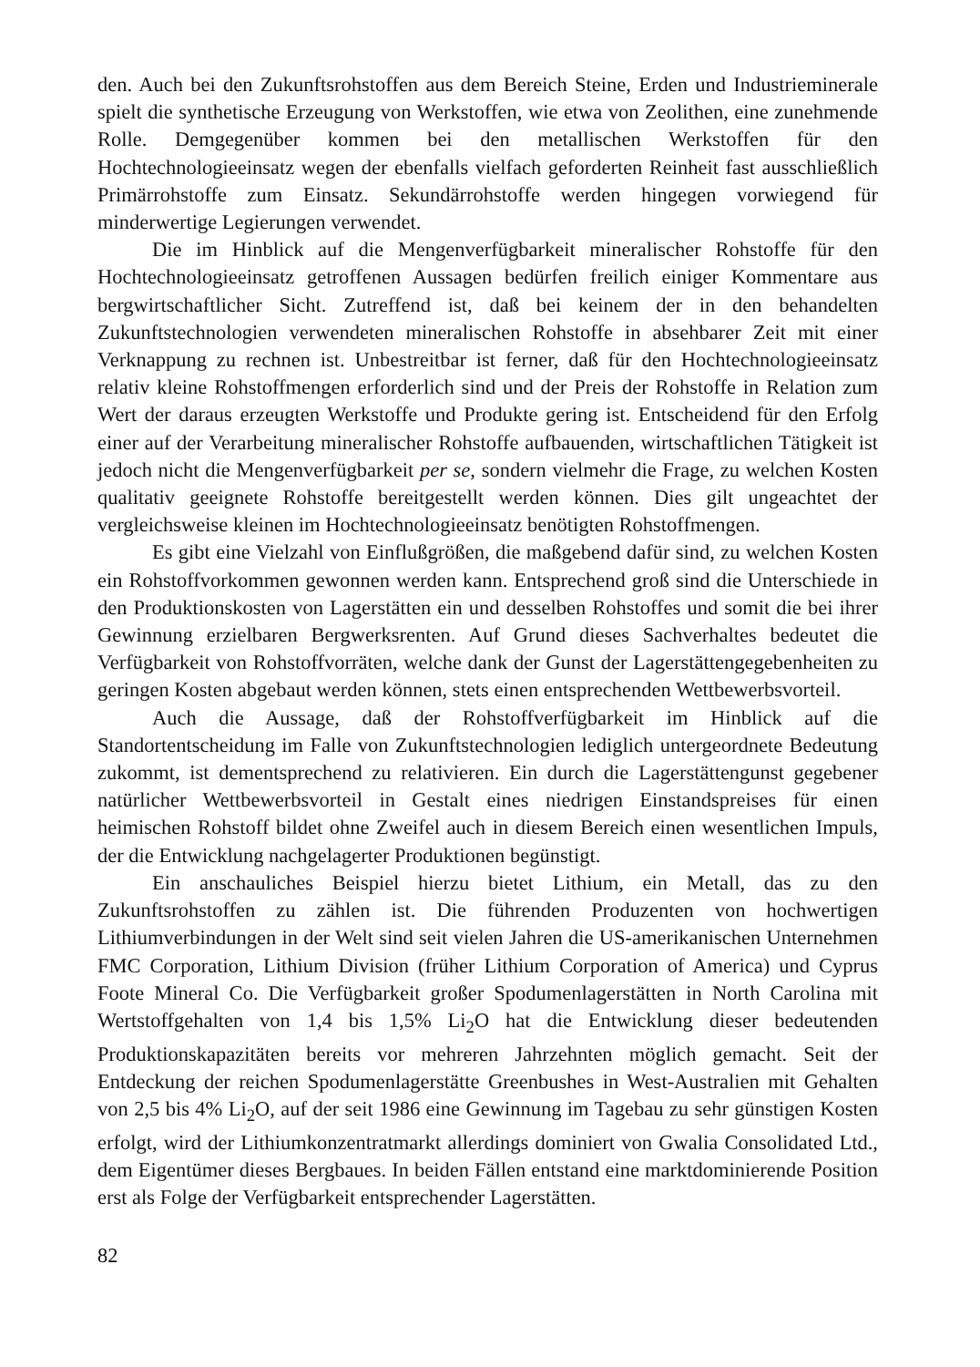den. Auch bei den Zukunftsrohstoffen aus dem Bereich Steine, Erden und Industrieminerale spielt die synthetische Erzeugung von Werkstoffen, wie etwa von Zeolithen, eine zunehmende Rolle. Demgegenüber kommen bei den metallischen Werkstoffen für den Hochtechnologieeinsatz wegen der ebenfalls vielfach geforderten Reinheit fast ausschließlich Primärrohstoffe zum Einsatz. Sekundärrohstoffe werden hingegen vorwiegend für minderwertige Legierungen verwendet.
Die im Hinblick auf die Mengenverfügbarkeit mineralischer Rohstoffe für den Hochtechnologieeinsatz getroffenen Aussagen bedürfen freilich einiger Kommentare aus bergwirtschaftlicher Sicht. Zutreffend ist, daß bei keinem der in den behandelten Zukunftstechnologien verwendeten mineralischen Rohstoffe in absehbarer Zeit mit einer Verknappung zu rechnen ist. Unbestreitbar ist ferner, daß für den Hochtechnologieeinsatz relativ kleine Rohstoffmengen erforderlich sind und der Preis der Rohstoffe in Relation zum Wert der daraus erzeugten Werkstoffe und Produkte gering ist. Entscheidend für den Erfolg einer auf der Verarbeitung mineralischer Rohstoffe aufbauenden, wirtschaftlichen Tätigkeit ist jedoch nicht die Mengenverfügbarkeit per se, sondern vielmehr die Frage, zu welchen Kosten qualitativ geeignete Rohstoffe bereitgestellt werden können. Dies gilt ungeachtet der vergleichsweise kleinen im Hochtechnologieeinsatz benötigten Rohstoffmengen.
Es gibt eine Vielzahl von Einflußgrößen, die maßgebend dafür sind, zu welchen Kosten ein Rohstoffvorkommen gewonnen werden kann. Entsprechend groß sind die Unterschiede in den Produktionskosten von Lagerstätten ein und desselben Rohstoffes und somit die bei ihrer Gewinnung erzielbaren Bergwerksrenten. Auf Grund dieses Sachverhaltes bedeutet die Verfügbarkeit von Rohstoffvorräten, welche dank der Gunst der Lagerstättengegebenheiten zu geringen Kosten abgebaut werden können, stets einen entsprechenden Wettbewerbsvorteil.
Auch die Aussage, daß der Rohstoffverfügbarkeit im Hinblick auf die Standortentscheidung im Falle von Zukunftstechnologien lediglich untergeordnete Bedeutung zukommt, ist dementsprechend zu relativieren. Ein durch die Lagerstättengunst gegebener natürlicher Wettbewerbsvorteil in Gestalt eines niedrigen Einstandspreises für einen heimischen Rohstoff bildet ohne Zweifel auch in diesem Bereich einen wesentlichen Impuls, der die Entwicklung nachgelagerter Produktionen begünstigt.
Ein anschauliches Beispiel hierzu bietet Lithium, ein Metall, das zu den Zukunftsrohstoffen zu zählen ist. Die führenden Produzenten von hochwertigen Lithiumverbindungen in der Welt sind seit vielen Jahren die US-amerikanischen Unternehmen FMC Corporation, Lithium Division (früher Lithium Corporation of America) und Cyprus Foote Mineral Co. Die Verfügbarkeit großer Spodumenlagerstätten in North Carolina mit Wertstoffgehalten von 1,4 bis 1,5% Li<sub>2</sub>O hat die Entwicklung dieser bedeutenden Produktionskapazitäten bereits vor mehreren Jahrzehnten möglich gemacht. Seit der Entdeckung der reichen Spodumenlagerstätte Greenbushes in West-Australien mit Gehalten von 2,5 bis 4% Li<sub>2</sub>O, auf der seit 1986 eine Gewinnung im Tagebau zu sehr günstigen Kosten erfolgt, wird der Lithiumkonzentratmarkt allerdings dominiert von Gwalia Consolidated Ltd., dem Eigentümer dieses Bergbaues. In beiden Fällen entstand eine marktdominierende Position erst als Folge der Verfügbarkeit entsprechender Lagerstätten.
82